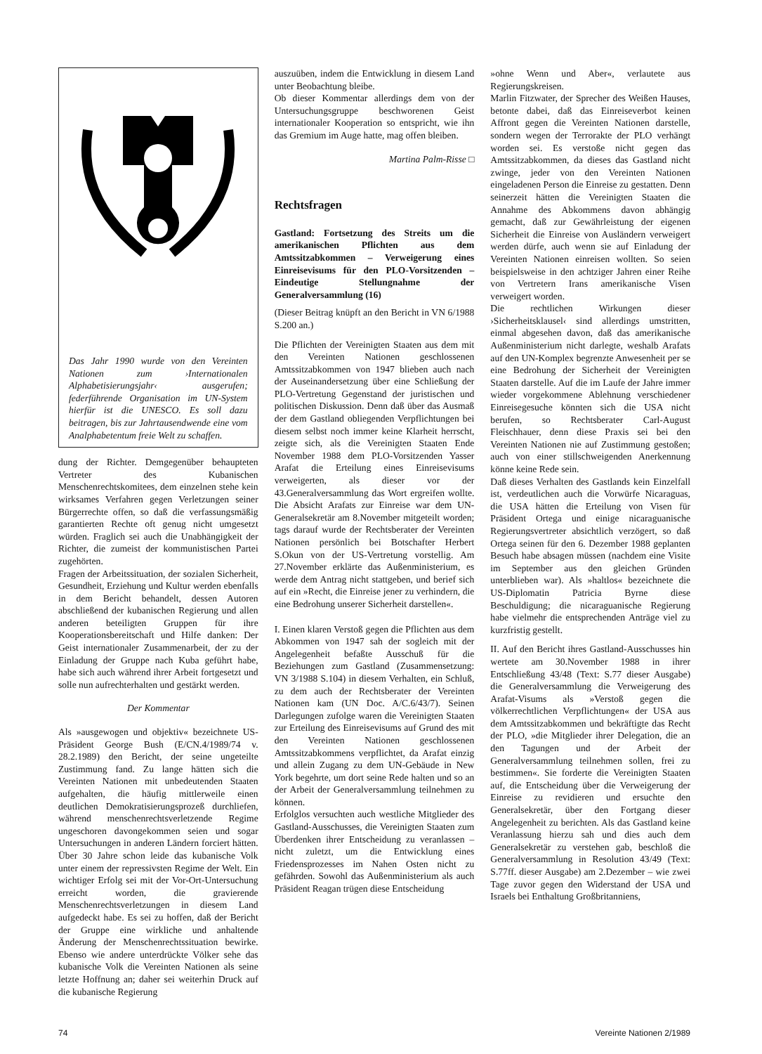Das Jahr 1990 wurde von den Vereinten Nationen zum ›Internationalen Alphabetisierungsjahr‹ ausgerufen; federführende Organisation im UN-System hierfür ist die UNESCO. Es soll dazu beitragen, bis zur Jahrtausendwende eine vom Analphabetentum freie Welt zu schaffen.
dung der Richter. Demgegenüber behaupteten Vertreter des Kubanischen Menschenrechtskomitees, dem einzelnen stehe kein wirksames Verfahren gegen Verletzungen seiner Bürgerrechte offen, so daß die verfassungsmäßig garantierten Rechte oft genug nicht umgesetzt würden. Fraglich sei auch die Unabhängigkeit der Richter, die zumeist der kommunistischen Partei zugehörten.
Fragen der Arbeitssituation, der sozialen Sicherheit, Gesundheit, Erziehung und Kultur werden ebenfalls in dem Bericht behandelt, dessen Autoren abschließend der kubanischen Regierung und allen anderen beteiligten Gruppen für ihre Kooperationsbereitschaft und Hilfe danken: Der Geist internationaler Zusammenarbeit, der zu der Einladung der Gruppe nach Kuba geführt habe, habe sich auch während ihrer Arbeit fortgesetzt und solle nun aufrechterhalten und gestärkt werden.
Der Kommentar
Als »ausgewogen und objektiv« bezeichnete US-Präsident George Bush (E/CN.4/1989/74 v. 28.2.1989) den Bericht, der seine ungeteilte Zustimmung fand. Zu lange hätten sich die Vereinten Nationen mit unbedeutenden Staaten aufgehalten, die häufig mittlerweile einen deutlichen Demokratisierungsprozeß durchliefen, während menschenrechtsverletzende Regime ungeschoren davongekommen seien und sogar Untersuchungen in anderen Ländern forciert hätten. Über 30 Jahre schon leide das kubanische Volk unter einem der repressivsten Regime der Welt. Ein wichtiger Erfolg sei mit der Vor-Ort-Untersuchung erreicht worden, die gravierende Menschenrechtsverletzungen in diesem Land aufgedeckt habe. Es sei zu hoffen, daß der Bericht der Gruppe eine wirkliche und anhaltende Änderung der Menschenrechtssituation bewirke. Ebenso wie andere unterdrückte Völker sehe das kubanische Volk die Vereinten Nationen als seine letzte Hoffnung an; daher sei weiterhin Druck auf die kubanische Regierung
auszuüben, indem die Entwicklung in diesem Land unter Beobachtung bleibe.
Ob dieser Kommentar allerdings dem von der Untersuchungsgruppe beschworenen Geist internationaler Kooperation so entspricht, wie ihn das Gremium im Auge hatte, mag offen bleiben.
Martina Palm-Risse □
Rechtsfragen
Gastland: Fortsetzung des Streits um die amerikanischen Pflichten aus dem Amtssitzabkommen – Verweigerung eines Einreisevisums für den PLO-Vorsitzenden – Eindeutige Stellungnahme der Generalversammlung (16)
(Dieser Beitrag knüpft an den Bericht in VN 6/1988 S.200 an.)
Die Pflichten der Vereinigten Staaten aus dem mit den Vereinten Nationen geschlossenen Amtssitzabkommen von 1947 blieben auch nach der Auseinandersetzung über eine Schließung der PLO-Vertretung Gegenstand der juristischen und politischen Diskussion. Denn daß über das Ausmaß der dem Gastland obliegenden Verpflichtungen bei diesem selbst noch immer keine Klarheit herrscht, zeigte sich, als die Vereinigten Staaten Ende November 1988 dem PLO-Vorsitzenden Yasser Arafat die Erteilung eines Einreisevisums verweigerten, als dieser vor der 43.Generalversammlung das Wort ergreifen wollte. Die Absicht Arafats zur Einreise war dem UN-Generalsekretär am 8.November mitgeteilt worden; tags darauf wurde der Rechtsberater der Vereinten Nationen persönlich bei Botschafter Herbert S.Okun von der US-Vertretung vorstellig. Am 27.November erklärte das Außenministerium, es werde dem Antrag nicht stattgeben, und berief sich auf ein »Recht, die Einreise jener zu verhindern, die eine Bedrohung unserer Sicherheit darstellen«.
I. Einen klaren Verstoß gegen die Pflichten aus dem Abkommen von 1947 sah der sogleich mit der Angelegenheit befaßte Ausschuß für die Beziehungen zum Gastland (Zusammensetzung: VN 3/1988 S.104) in diesem Verhalten, ein Schluß, zu dem auch der Rechtsberater der Vereinten Nationen kam (UN Doc. A/C.6/43/7). Seinen Darlegungen zufolge waren die Vereinigten Staaten zur Erteilung des Einreisevisums auf Grund des mit den Vereinten Nationen geschlossenen Amtssitzabkommens verpflichtet, da Arafat einzig und allein Zugang zu dem UN-Gebäude in New York begehrte, um dort seine Rede halten und so an der Arbeit der Generalversammlung teilnehmen zu können.
Erfolglos versuchten auch westliche Mitglieder des Gastland-Ausschusses, die Vereinigten Staaten zum Überdenken ihrer Entscheidung zu veranlassen – nicht zuletzt, um die Entwicklung eines Friedensprozesses im Nahen Osten nicht zu gefährden. Sowohl das Außenministerium als auch Präsident Reagan trügen diese Entscheidung
»ohne Wenn und Aber«, verlautete aus Regierungskreisen.
Marlin Fitzwater, der Sprecher des Weißen Hauses, betonte dabei, daß das Einreiseverbot keinen Affront gegen die Vereinten Nationen darstelle, sondern wegen der Terrorakte der PLO verhängt worden sei. Es verstoße nicht gegen das Amtssitzabkommen, da dieses das Gastland nicht zwinge, jeder von den Vereinten Nationen eingeladenen Person die Einreise zu gestatten. Denn seinerzeit hätten die Vereinigten Staaten die Annahme des Abkommens davon abhängig gemacht, daß zur Gewährleistung der eigenen Sicherheit die Einreise von Ausländern verweigert werden dürfe, auch wenn sie auf Einladung der Vereinten Nationen einreisen wollten. So seien beispielsweise in den achtziger Jahren einer Reihe von Vertretern Irans amerikanische Visen verweigert worden.
Die rechtlichen Wirkungen dieser ›Sicherheitsklausel‹ sind allerdings umstritten, einmal abgesehen davon, daß das amerikanische Außenministerium nicht darlegte, weshalb Arafats auf den UN-Komplex begrenzte Anwesenheit per se eine Bedrohung der Sicherheit der Vereinigten Staaten darstelle. Auf die im Laufe der Jahre immer wieder vorgekommene Ablehnung verschiedener Einreisegesuche könnten sich die USA nicht berufen, so Rechtsberater Carl-August Fleischhauer, denn diese Praxis sei bei den Vereinten Nationen nie auf Zustimmung gestoßen; auch von einer stillschweigenden Anerkennung könne keine Rede sein.
Daß dieses Verhalten des Gastlands kein Einzelfall ist, verdeutlichen auch die Vorwürfe Nicaraguas, die USA hätten die Erteilung von Visen für Präsident Ortega und einige nicaraguanische Regierungsvertreter absichtlich verzögert, so daß Ortega seinen für den 6. Dezember 1988 geplanten Besuch habe absagen müssen (nachdem eine Visite im September aus den gleichen Gründen unterblieben war). Als »haltlos« bezeichnete die US-Diplomatin Patricia Byrne diese Beschuldigung; die nicaraguanische Regierung habe vielmehr die entsprechenden Anträge viel zu kurzfristig gestellt.
II. Auf den Bericht ihres Gastland-Ausschusses hin wertete am 30.November 1988 in ihrer Entschließung 43/48 (Text: S.77 dieser Ausgabe) die Generalversammlung die Verweigerung des Arafat-Visums als »Verstoß gegen die völkerrechtlichen Verpflichtungen« der USA aus dem Amtssitzabkommen und bekräftigte das Recht der PLO, »die Mitglieder ihrer Delegation, die an den Tagungen und der Arbeit der Generalversammlung teilnehmen sollen, frei zu bestimmen«. Sie forderte die Vereinigten Staaten auf, die Entscheidung über die Verweigerung der Einreise zu revidieren und ersuchte den Generalsekretär, über den Fortgang dieser Angelegenheit zu berichten. Als das Gastland keine Veranlassung hierzu sah und dies auch dem Generalsekretär zu verstehen gab, beschloß die Generalversammlung in Resolution 43/49 (Text: S.77ff. dieser Ausgabe) am 2.Dezember – wie zwei Tage zuvor gegen den Widerstand der USA und Israels bei Enthaltung Großbritanniens,
74 Vereinte Nationen 2/1989